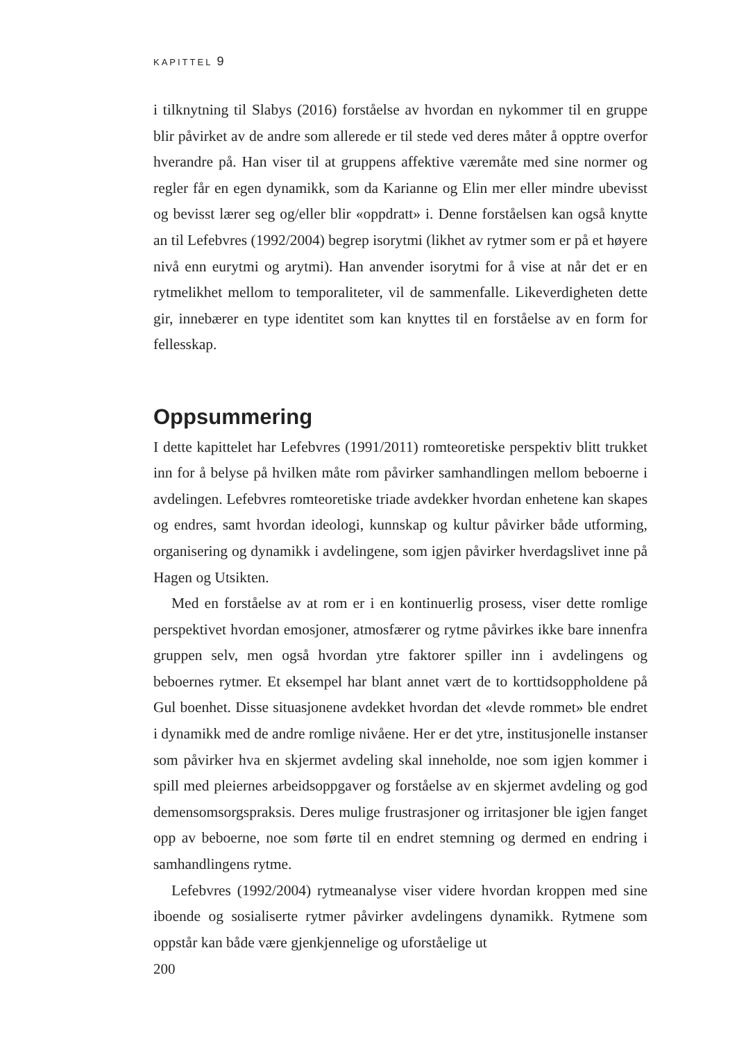KAPITTEL 9
i tilknytning til Slabys (2016) forståelse av hvordan en nykommer til en gruppe blir påvirket av de andre som allerede er til stede ved deres måter å opptre overfor hverandre på. Han viser til at gruppens affektive væremåte med sine normer og regler får en egen dynamikk, som da Karianne og Elin mer eller mindre ubevisst og bevisst lærer seg og/eller blir «oppdratt» i. Denne forståelsen kan også knytte an til Lefebvres (1992/2004) begrep isorytmi (likhet av rytmer som er på et høyere nivå enn eurytmi og arytmi). Han anvender isorytmi for å vise at når det er en rytmelikhet mellom to temporaliteter, vil de sammenfalle. Likeverdigheten dette gir, innebærer en type identitet som kan knyttes til en forståelse av en form for fellesskap.
Oppsummering
I dette kapittelet har Lefebvres (1991/2011) romteoretiske perspektiv blitt trukket inn for å belyse på hvilken måte rom påvirker samhandlingen mellom beboerne i avdelingen. Lefebvres romteoretiske triade avdekker hvordan enhetene kan skapes og endres, samt hvordan ideologi, kunnskap og kultur påvirker både utforming, organisering og dynamikk i avdelingene, som igjen påvirker hverdagslivet inne på Hagen og Utsikten.
Med en forståelse av at rom er i en kontinuerlig prosess, viser dette romlige perspektivet hvordan emosjoner, atmosfærer og rytme påvirkes ikke bare innenfra gruppen selv, men også hvordan ytre faktorer spiller inn i avdelingens og beboernes rytmer. Et eksempel har blant annet vært de to korttidsoppholdene på Gul boenhet. Disse situasjonene avdekket hvordan det «levde rommet» ble endret i dynamikk med de andre romlige nivåene. Her er det ytre, institusjonelle instanser som påvirker hva en skjermet avdeling skal inneholde, noe som igjen kommer i spill med pleiernes arbeidsoppgaver og forståelse av en skjermet avdeling og god demensomsorgspraksis. Deres mulige frustrasjoner og irritasjoner ble igjen fanget opp av beboerne, noe som førte til en endret stemning og dermed en endring i samhandlingens rytme.
Lefebvres (1992/2004) rytmeanalyse viser videre hvordan kroppen med sine iboende og sosialiserte rytmer påvirker avdelingens dynamikk. Rytmene som oppstår kan både være gjenkjennelige og uforståelige ut
200